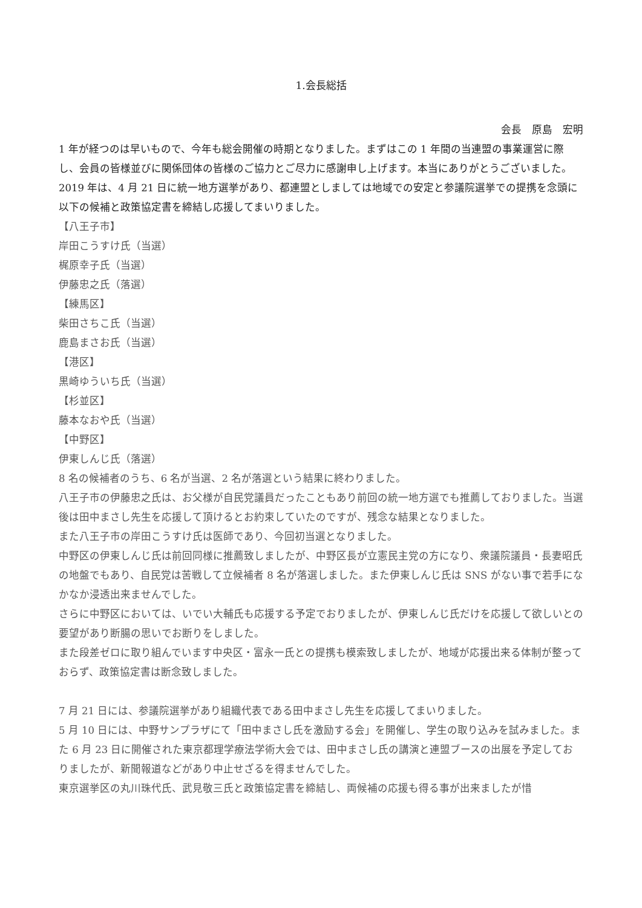1.会長総括
会長　原島　宏明
1 年が経つのは早いもので、今年も総会開催の時期となりました。まずはこの 1 年間の当連盟の事業運営に際し、会員の皆様並びに関係団体の皆様のご協力とご尽力に感謝申し上げます。本当にありがとうございました。
2019 年は、4 月 21 日に統一地方選挙があり、都連盟としましては地域での安定と参議院選挙での提携を念頭に以下の候補と政策協定書を締結し応援してまいりました。
【八王子市】
岸田こうすけ氏（当選）
梶原幸子氏（当選）
伊藤忠之氏（落選）
【練馬区】
柴田さちこ氏（当選）
鹿島まさお氏（当選）
【港区】
黒崎ゆういち氏（当選）
【杉並区】
藤本なおや氏（当選）
【中野区】
伊東しんじ氏（落選）
8 名の候補者のうち、6 名が当選、2 名が落選という結果に終わりました。
八王子市の伊藤忠之氏は、お父様が自民党議員だったこともあり前回の統一地方選でも推薦しておりました。当選後は田中まさし先生を応援して頂けるとお約束していたのですが、残念な結果となりました。
また八王子市の岸田こうすけ氏は医師であり、今回初当選となりました。
中野区の伊東しんじ氏は前回同様に推薦致しましたが、中野区長が立憲民主党の方になり、衆議院議員・長妻昭氏の地盤でもあり、自民党は苦戦して立候補者 8 名が落選しました。また伊東しんじ氏は SNS がない事で若手になかなか浸透出来ませんでした。
さらに中野区においては、いでい大輔氏も応援する予定でおりましたが、伊東しんじ氏だけを応援して欲しいとの要望があり断腸の思いでお断りをしました。
また段差ゼロに取り組んでいます中央区・富永一氏との提携も模索致しましたが、地域が応援出来る体制が整っておらず、政策協定書は断念致しました。
7 月 21 日には、参議院選挙があり組織代表である田中まさし先生を応援してまいりました。
5 月 10 日には、中野サンプラザにて「田中まさし氏を激励する会」を開催し、学生の取り込みを試みました。また 6 月 23 日に開催された東京都理学療法学術大会では、田中まさし氏の講演と連盟ブースの出展を予定しておりましたが、新聞報道などがあり中止せざるを得ませんでした。
東京選挙区の丸川珠代氏、武見敬三氏と政策協定書を締結し、両候補の応援も得る事が出来ましたが惜